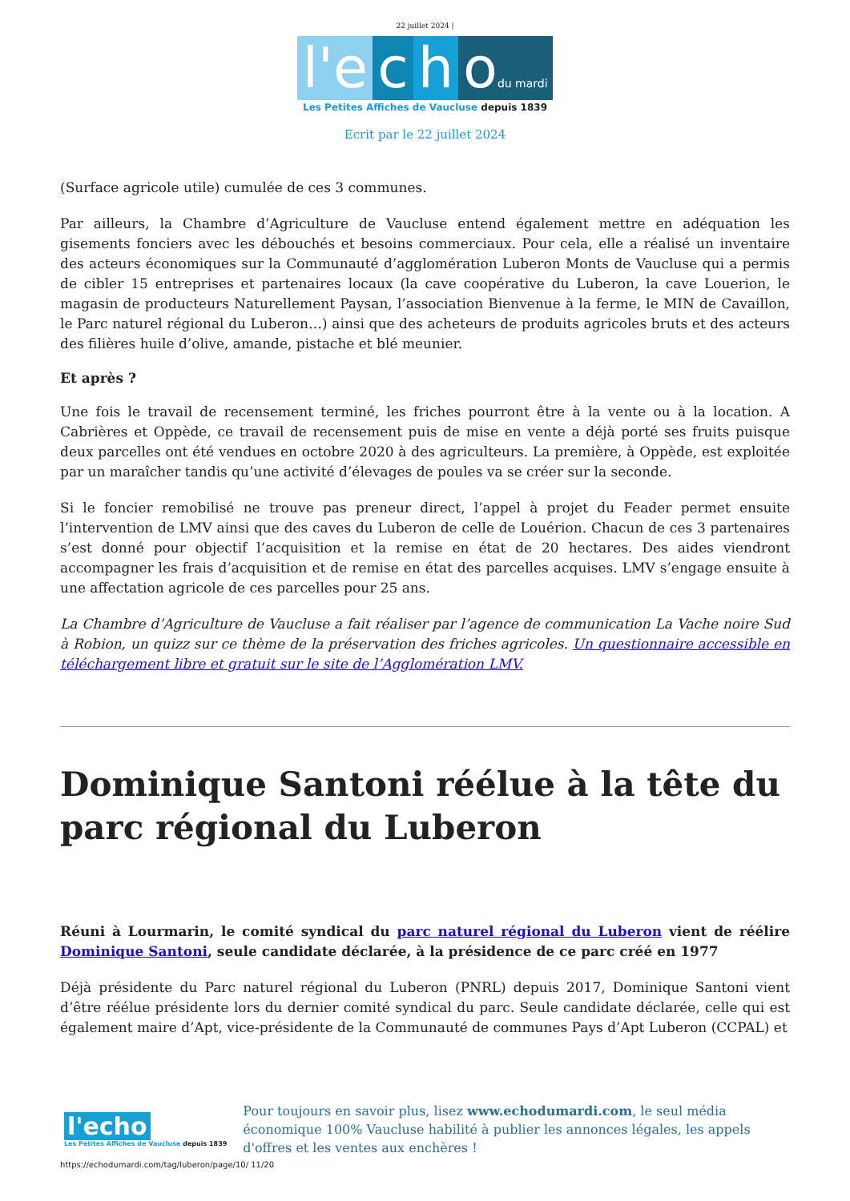22 juillet 2024 |
l'e c h odu mardi
Les Petites Affiches de Vaucluse depuis 1839
Ecrit par le 22 juillet 2024
(Surface agricole utile) cumulée de ces 3 communes.
Par ailleurs, la Chambre d’Agriculture de Vaucluse entend également mettre en adéquation les gisements fonciers avec les débouchés et besoins commerciaux. Pour cela, elle a réalisé un inventaire des acteurs économiques sur la Communauté d’agglomération Luberon Monts de Vaucluse qui a permis de cibler 15 entreprises et partenaires locaux (la cave coopérative du Luberon, la cave Louerion, le magasin de producteurs Naturellement Paysan, l’association Bienvenue à la ferme, le MIN de Cavaillon, le Parc naturel régional du Luberon…) ainsi que des acheteurs de produits agricoles bruts et des acteurs des filières huile d’olive, amande, pistache et blé meunier.
Et après ?
Une fois le travail de recensement terminé, les friches pourront être à la vente ou à la location. A Cabrières et Oppède, ce travail de recensement puis de mise en vente a déjà porté ses fruits puisque deux parcelles ont été vendues en octobre 2020 à des agriculteurs. La première, à Oppède, est exploitée par un maraîcher tandis qu’une activité d’élevages de poules va se créer sur la seconde.
Si le foncier remobilisé ne trouve pas preneur direct, l’appel à projet du Feader permet ensuite l’intervention de LMV ainsi que des caves du Luberon de celle de Louérion. Chacun de ces 3 partenaires s’est donné pour objectif l’acquisition et la remise en état de 20 hectares. Des aides viendront accompagner les frais d’acquisition et de remise en état des parcelles acquises. LMV s’engage ensuite à une affectation agricole de ces parcelles pour 25 ans.
La Chambre d’Agriculture de Vaucluse a fait réaliser par l’agence de communication La Vache noire Sud à Robion, un quizz sur ce thème de la préservation des friches agricoles. Un questionnaire accessible en téléchargement libre et gratuit sur le site de l’Agglomération LMV.
Dominique Santoni réélue à la tête du parc régional du Luberon
Réuni à Lourmarin, le comité syndical du parc naturel régional du Luberon vient de réélire Dominique Santoni, seule candidate déclarée, à la présidence de ce parc créé en 1977
Déjà présidente du Parc naturel régional du Luberon (PNRL) depuis 2017, Dominique Santoni vient d’être réélue présidente lors du dernier comité syndical du parc. Seule candidate déclarée, celle qui est également maire d’Apt, vice-présidente de la Communauté de communes Pays d’Apt Luberon (CCPAL) et
l'echo
Les Petites Affiches de Vaucluse depuis 1839
Pour toujours en savoir plus, lisez www.echodumardi.com, le seul média économique 100% Vaucluse habilité à publier les annonces légales, les appels d'offres et les ventes aux enchères !
https://echodumardi.com/tag/luberon/page/10/ 11/20